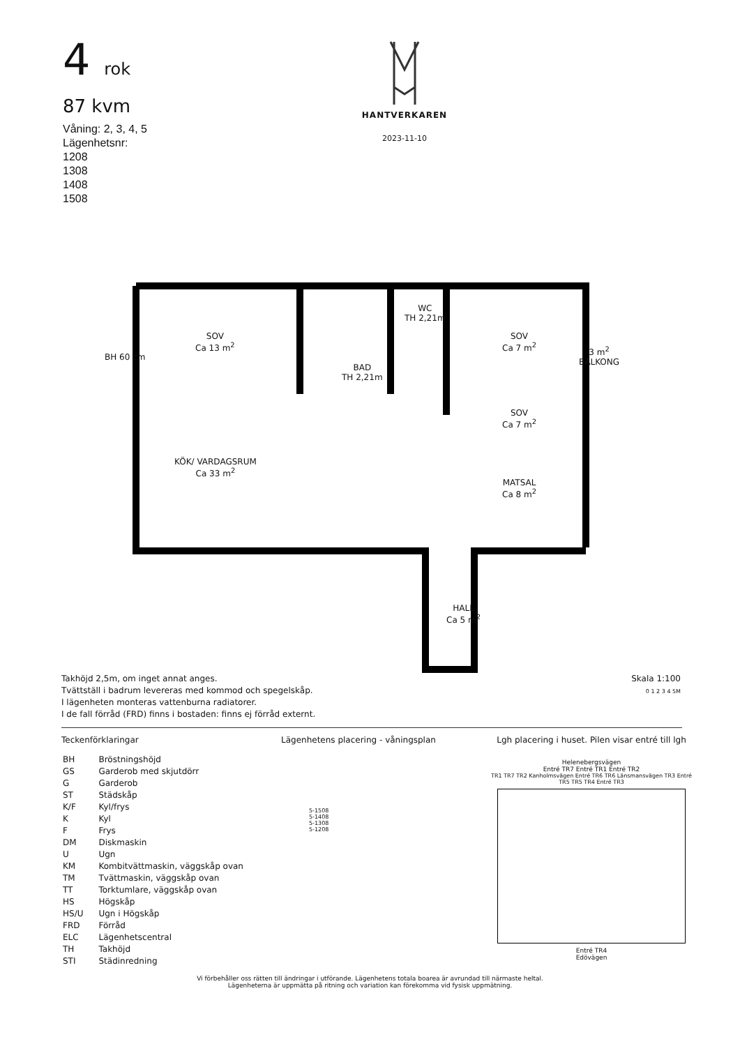4 rok
87 kvm
Våning: 2, 3, 4, 5
Lägenhetsnr:
1208
1308
1408
1508
HANTVERKAREN
2023-11-10
SOV
Ca 13 m<sup>2</sup>
WC
TH 2,21m
BAD
TH 2,21m
SOV
Ca 7 m<sup>2</sup>
3 m<sup>2</sup>
BALKONG
SOV
Ca 7 m<sup>2</sup>
KÖK/ VARDAGSRUM
Ca 33 m<sup>2</sup>
MATSAL
Ca 8 m<sup>2</sup>
HALL
Ca 5 m<sup>2</sup>
BH 60 cm
Takhöjd 2,5m, om inget annat anges.
Tvättställ i badrum levereras med kommod och spegelskåp.
I lägenheten monteras vattenburna radiatorer.
I de fall förråd (FRD) finns i bostaden: finns ej förråd externt.
Skala 1:100
0 1 2 3 4 5M
Teckenförklaringar
| BH | Bröstningshöjd |
| GS | Garderob med skjutdörr |
| G | Garderob |
| ST | Städskåp |
| K/F | Kyl/frys |
| K | Kyl |
| F | Frys |
| DM | Diskmaskin |
| U | Ugn |
| KM | Kombitvättmaskin, väggskåp ovan |
| TM | Tvättmaskin, väggskåp ovan |
| TT | Torktumlare, väggskåp ovan |
| HS | Högskåp |
| HS/U | Ugn i Högskåp |
| FRD | Förråd |
| ELC | Lägenhetscentral |
| TH | Takhöjd |
| STI | Städinredning |
Lägenhetens placering - våningsplan
5-1508
5-1408
5-1308
5-1208
Lgh placering i huset. Pilen visar entré till lgh
Helenebergsvägen
Entré TR7 Entré TR1 Entré TR2
TR1 TR7 TR2 Kanholmsvägen Entré TR6 TR6 Länsmansvägen TR3 Entré TR5 TR5 TR4 Entré TR3
Entré TR4
Edövägen
Vi förbehåller oss rätten till ändringar i utförande. Lägenhetens totala boarea är avrundad till närmaste heltal.
Lägenheterna är uppmätta på ritning och variation kan förekomma vid fysisk uppmätning.